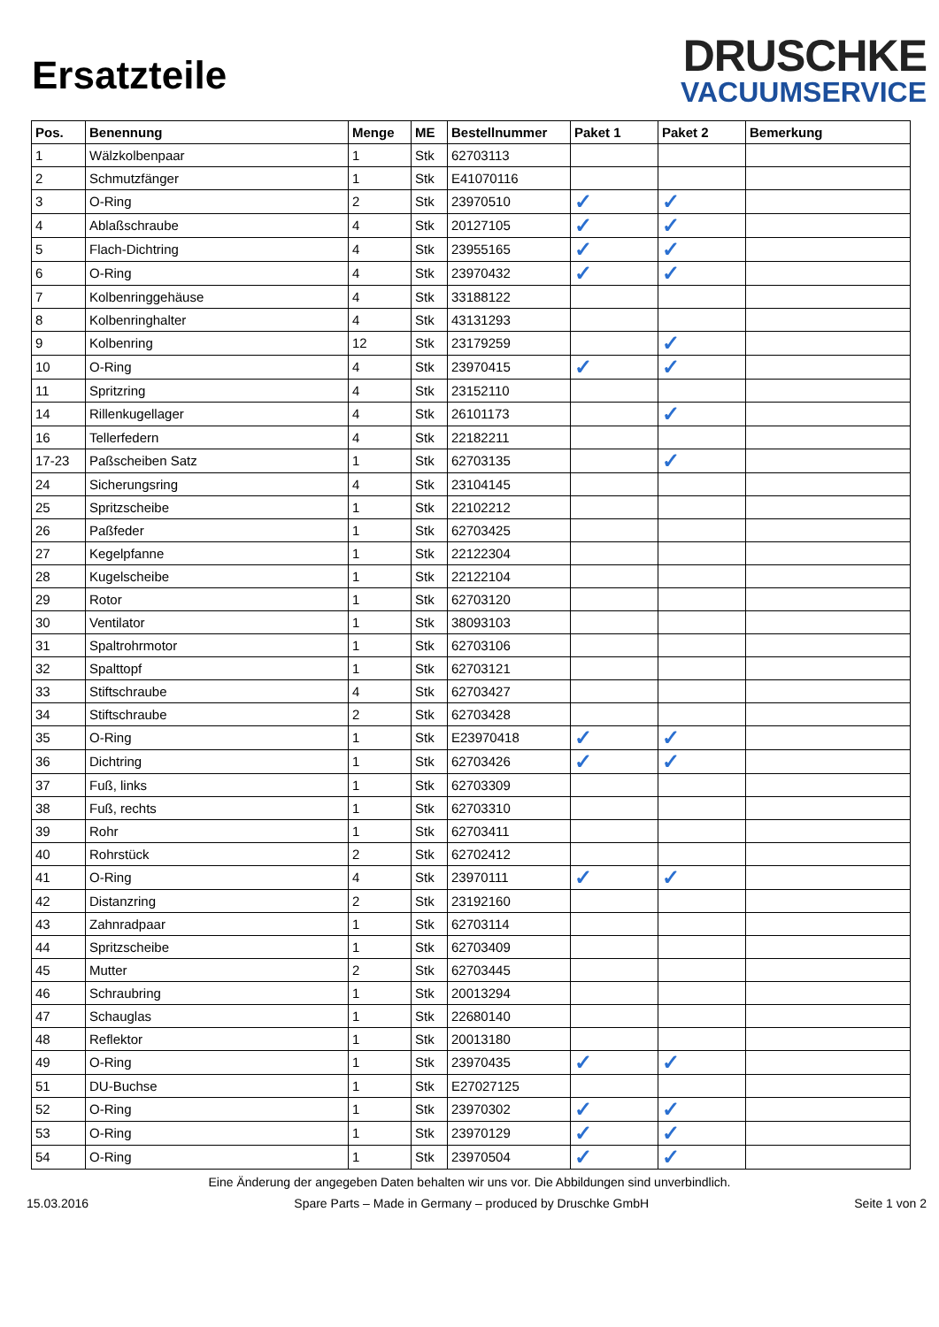Ersatzteile
DRUSCHKE
VACUUMSERVICE
| Pos. | Benennung | Menge | ME | Bestellnummer | Paket 1 | Paket 2 | Bemerkung |
| --- | --- | --- | --- | --- | --- | --- | --- |
| 1 | Wälzkolbenpaar | 1 | Stk | 62703113 | | | |
| 2 | Schmutzfänger | 1 | Stk | E41070116 | | | |
| 3 | O-Ring | 2 | Stk | 23970510 | ✓ | ✓ | |
| 4 | Ablaßschraube | 4 | Stk | 20127105 | ✓ | ✓ | |
| 5 | Flach-Dichtring | 4 | Stk | 23955165 | ✓ | ✓ | |
| 6 | O-Ring | 4 | Stk | 23970432 | ✓ | ✓ | |
| 7 | Kolbenringgehäuse | 4 | Stk | 33188122 | | | |
| 8 | Kolbenringhalter | 4 | Stk | 43131293 | | | |
| 9 | Kolbenring | 12 | Stk | 23179259 | | ✓ | |
| 10 | O-Ring | 4 | Stk | 23970415 | ✓ | ✓ | |
| 11 | Spritzring | 4 | Stk | 23152110 | | | |
| 14 | Rillenkugellager | 4 | Stk | 26101173 | | ✓ | |
| 16 | Tellerfedern | 4 | Stk | 22182211 | | | |
| 17-23 | Paßscheiben Satz | 1 | Stk | 62703135 | | ✓ | |
| 24 | Sicherungsring | 4 | Stk | 23104145 | | | |
| 25 | Spritzscheibe | 1 | Stk | 22102212 | | | |
| 26 | Paßfeder | 1 | Stk | 62703425 | | | |
| 27 | Kegelpfanne | 1 | Stk | 22122304 | | | |
| 28 | Kugelscheibe | 1 | Stk | 22122104 | | | |
| 29 | Rotor | 1 | Stk | 62703120 | | | |
| 30 | Ventilator | 1 | Stk | 38093103 | | | |
| 31 | Spaltrohrmotor | 1 | Stk | 62703106 | | | |
| 32 | Spalttopf | 1 | Stk | 62703121 | | | |
| 33 | Stiftschraube | 4 | Stk | 62703427 | | | |
| 34 | Stiftschraube | 2 | Stk | 62703428 | | | |
| 35 | O-Ring | 1 | Stk | E23970418 | ✓ | ✓ | |
| 36 | Dichtring | 1 | Stk | 62703426 | ✓ | ✓ | |
| 37 | Fuß, links | 1 | Stk | 62703309 | | | |
| 38 | Fuß, rechts | 1 | Stk | 62703310 | | | |
| 39 | Rohr | 1 | Stk | 62703411 | | | |
| 40 | Rohrstück | 2 | Stk | 62702412 | | | |
| 41 | O-Ring | 4 | Stk | 23970111 | ✓ | ✓ | |
| 42 | Distanzring | 2 | Stk | 23192160 | | | |
| 43 | Zahnradpaar | 1 | Stk | 62703114 | | | |
| 44 | Spritzscheibe | 1 | Stk | 62703409 | | | |
| 45 | Mutter | 2 | Stk | 62703445 | | | |
| 46 | Schraubring | 1 | Stk | 20013294 | | | |
| 47 | Schauglas | 1 | Stk | 22680140 | | | |
| 48 | Reflektor | 1 | Stk | 20013180 | | | |
| 49 | O-Ring | 1 | Stk | 23970435 | ✓ | ✓ | |
| 51 | DU-Buchse | 1 | Stk | E27027125 | | | |
| 52 | O-Ring | 1 | Stk | 23970302 | ✓ | ✓ | |
| 53 | O-Ring | 1 | Stk | 23970129 | ✓ | ✓ | |
| 54 | O-Ring | 1 | Stk | 23970504 | ✓ | ✓ | |
Eine Änderung der angegeben Daten behalten wir uns vor. Die Abbildungen sind unverbindlich.
15.03.2016 Spare Parts – Made in Germany – produced by Druschke GmbH Seite 1 von 2